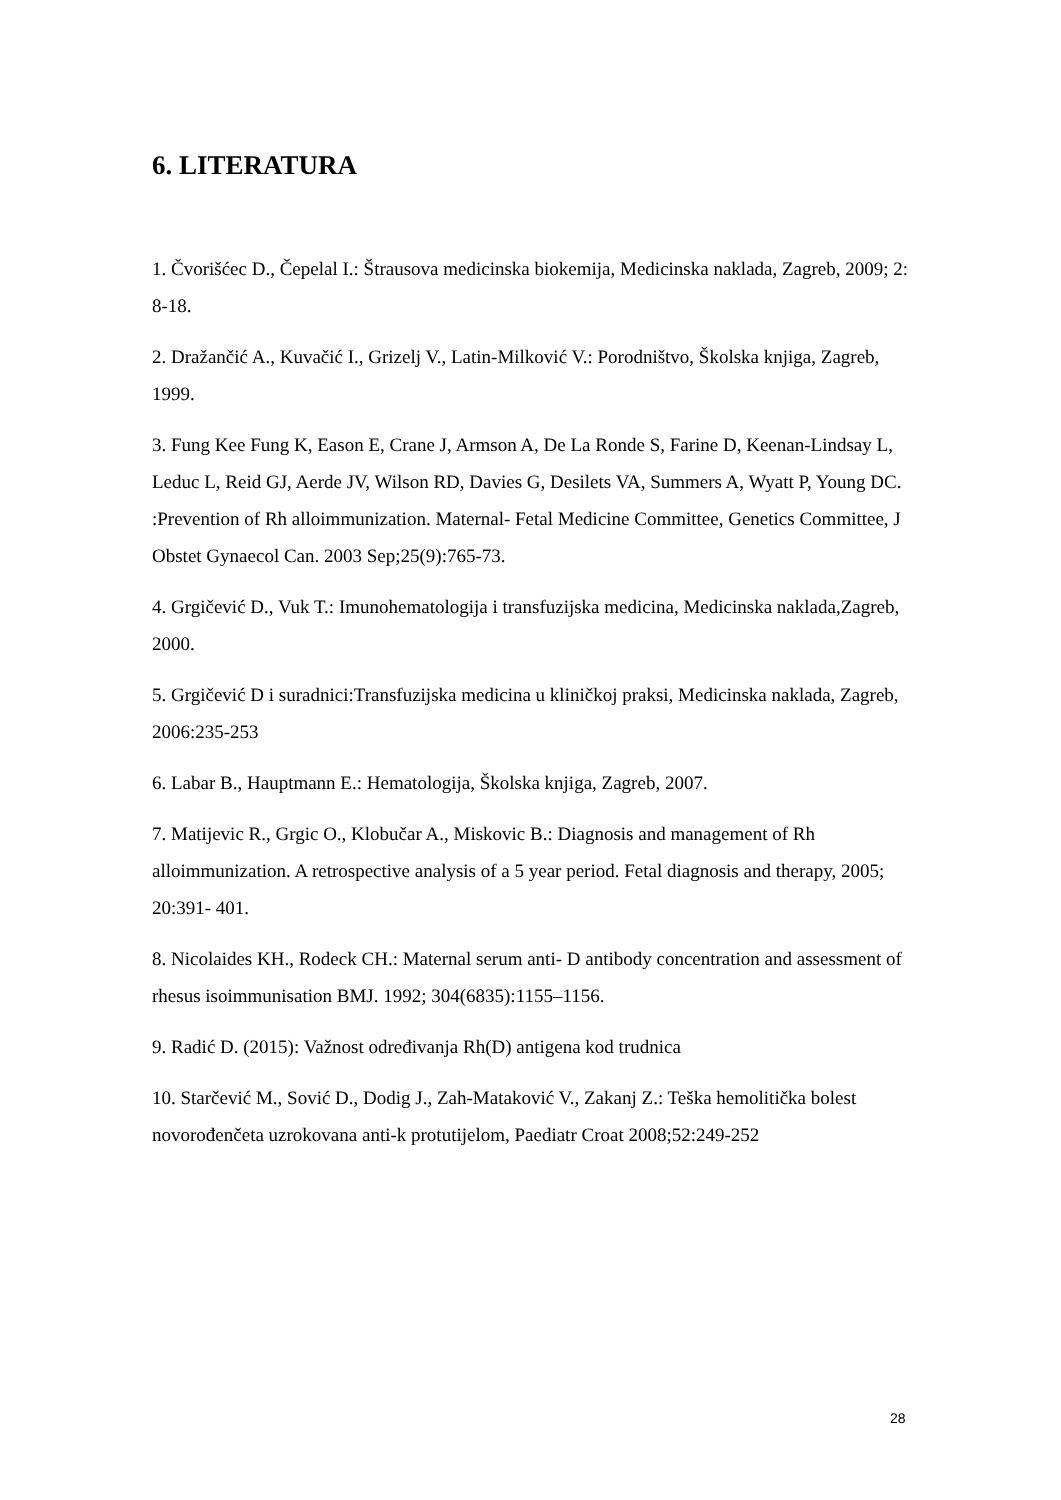6. LITERATURA
1. Čvorišćec D., Čepelal I.: Štrausova medicinska biokemija, Medicinska naklada, Zagreb, 2009; 2: 8-18.
2. Dražančić A., Kuvačić I., Grizelj V., Latin-Milković V.: Porodništvo, Školska knjiga, Zagreb, 1999.
3. Fung Kee Fung K, Eason E, Crane J, Armson A, De La Ronde S, Farine D, Keenan-Lindsay L, Leduc L, Reid GJ, Aerde JV, Wilson RD, Davies G, Desilets VA, Summers A, Wyatt P, Young DC. :Prevention of Rh alloimmunization. Maternal- Fetal Medicine Committee, Genetics Committee, J Obstet Gynaecol Can. 2003 Sep;25(9):765-73.
4. Grgičević D., Vuk T.: Imunohematologija i transfuzijska medicina, Medicinska naklada,Zagreb, 2000.
5. Grgičević D i suradnici:Transfuzijska medicina u kliničkoj praksi, Medicinska naklada, Zagreb, 2006:235-253
6. Labar B., Hauptmann E.: Hematologija, Školska knjiga, Zagreb, 2007.
7. Matijevic R., Grgic O., Klobučar A., Miskovic B.: Diagnosis and management of Rh alloimmunization. A retrospective analysis of a 5 year period. Fetal diagnosis and therapy, 2005; 20:391- 401.
8. Nicolaides KH., Rodeck CH.: Maternal serum anti- D antibody concentration and assessment of rhesus isoimmunisation BMJ. 1992; 304(6835):1155–1156.
9. Radić D. (2015): Važnost određivanja Rh(D) antigena kod trudnica
10. Starčević M., Sović D., Dodig J., Zah-Mataković V., Zakanj Z.: Teška hemolitička bolest novorođenčeta uzrokovana anti-k protutijelom, Paediatr Croat 2008;52:249-252
28